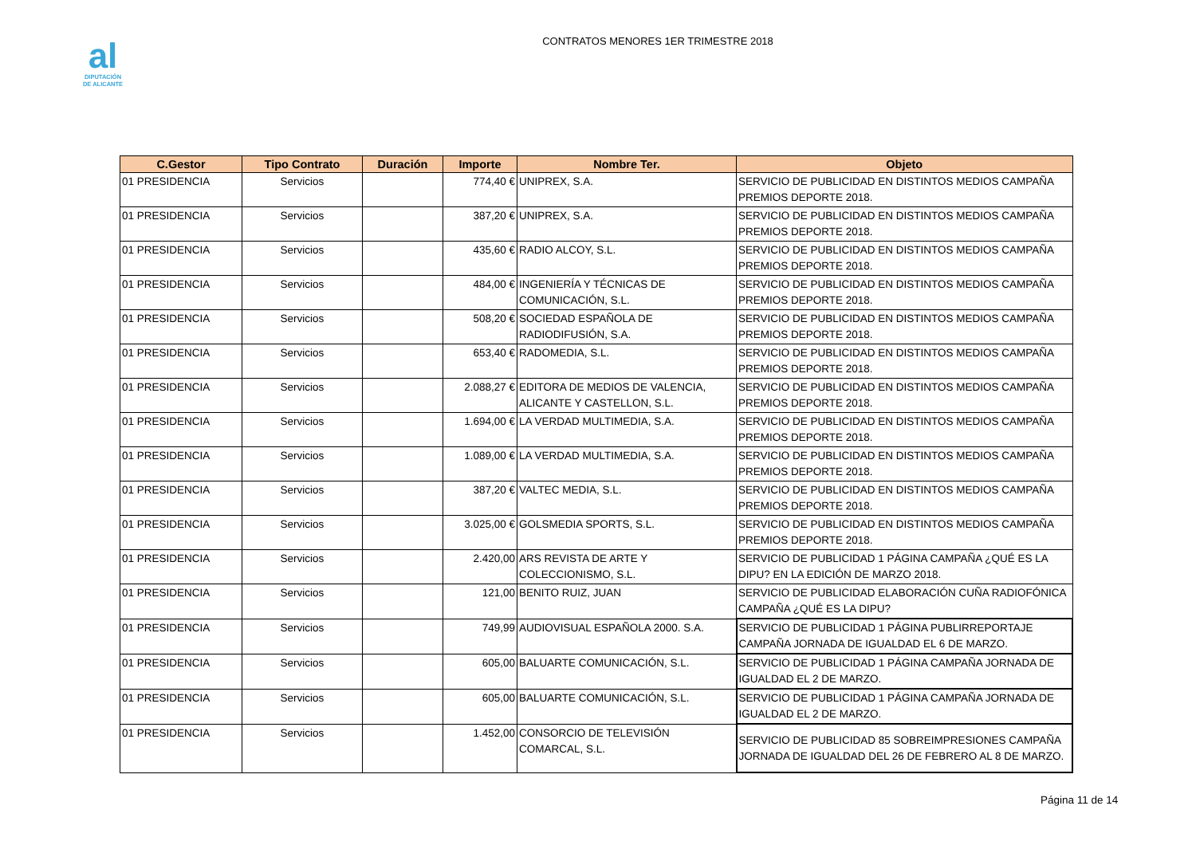al
DIPUTACIÓN
DE ALICANTE
CONTRATOS MENORES 1ER TRIMESTRE 2018
| C.Gestor | Tipo Contrato | Duración | Importe | Nombre Ter. | Objeto |
| --- | --- | --- | --- | --- | --- |
| 01 PRESIDENCIA | Servicios | | 774,40 € | UNIPREX, S.A. | SERVICIO DE PUBLICIDAD EN DISTINTOS MEDIOS CAMPAÑA PREMIOS DEPORTE 2018. |
| 01 PRESIDENCIA | Servicios | | 387,20 € | UNIPREX, S.A. | SERVICIO DE PUBLICIDAD EN DISTINTOS MEDIOS CAMPAÑA PREMIOS DEPORTE 2018. |
| 01 PRESIDENCIA | Servicios | | 435,60 € | RADIO ALCOY, S.L. | SERVICIO DE PUBLICIDAD EN DISTINTOS MEDIOS CAMPAÑA PREMIOS DEPORTE 2018. |
| 01 PRESIDENCIA | Servicios | | 484,00 € | INGENIERÍA Y TÉCNICAS DE COMUNICACIÓN, S.L. | SERVICIO DE PUBLICIDAD EN DISTINTOS MEDIOS CAMPAÑA PREMIOS DEPORTE 2018. |
| 01 PRESIDENCIA | Servicios | | 508,20 € | SOCIEDAD ESPAÑOLA DE RADIODIFUSIÓN, S.A. | SERVICIO DE PUBLICIDAD EN DISTINTOS MEDIOS CAMPAÑA PREMIOS DEPORTE 2018. |
| 01 PRESIDENCIA | Servicios | | 653,40 € | RADOMEDIA, S.L. | SERVICIO DE PUBLICIDAD EN DISTINTOS MEDIOS CAMPAÑA PREMIOS DEPORTE 2018. |
| 01 PRESIDENCIA | Servicios | | 2.088,27 € | EDITORA DE MEDIOS DE VALENCIA, ALICANTE Y CASTELLON, S.L. | SERVICIO DE PUBLICIDAD EN DISTINTOS MEDIOS CAMPAÑA PREMIOS DEPORTE 2018. |
| 01 PRESIDENCIA | Servicios | | 1.694,00 € | LA VERDAD MULTIMEDIA, S.A. | SERVICIO DE PUBLICIDAD EN DISTINTOS MEDIOS CAMPAÑA PREMIOS DEPORTE 2018. |
| 01 PRESIDENCIA | Servicios | | 1.089,00 € | LA VERDAD MULTIMEDIA, S.A. | SERVICIO DE PUBLICIDAD EN DISTINTOS MEDIOS CAMPAÑA PREMIOS DEPORTE 2018. |
| 01 PRESIDENCIA | Servicios | | 387,20 € | VALTEC MEDIA, S.L. | SERVICIO DE PUBLICIDAD EN DISTINTOS MEDIOS CAMPAÑA PREMIOS DEPORTE 2018. |
| 01 PRESIDENCIA | Servicios | | 3.025,00 € | GOLSMEDIA SPORTS, S.L. | SERVICIO DE PUBLICIDAD EN DISTINTOS MEDIOS CAMPAÑA PREMIOS DEPORTE 2018. |
| 01 PRESIDENCIA | Servicios | | 2.420,00 | ARS REVISTA DE ARTE Y COLECCIONISMO, S.L. | SERVICIO DE PUBLICIDAD 1 PÁGINA CAMPAÑA ¿QUÉ ES LA DIPU? EN LA EDICIÓN DE MARZO 2018. |
| 01 PRESIDENCIA | Servicios | | 121,00 | BENITO RUIZ, JUAN | SERVICIO DE PUBLICIDAD ELABORACIÓN CUÑA RADIOFÓNICA CAMPAÑA ¿QUÉ ES LA DIPU? |
| 01 PRESIDENCIA | Servicios | | 749,99 | AUDIOVISUAL ESPAÑOLA 2000. S.A. | SERVICIO DE PUBLICIDAD 1 PÁGINA PUBLIRREPORTAJE CAMPAÑA JORNADA DE IGUALDAD EL 6 DE MARZO. |
| 01 PRESIDENCIA | Servicios | | 605,00 | BALUARTE COMUNICACIÓN, S.L. | SERVICIO DE PUBLICIDAD 1 PÁGINA CAMPAÑA JORNADA DE IGUALDAD EL 2 DE MARZO. |
| 01 PRESIDENCIA | Servicios | | 605,00 | BALUARTE COMUNICACIÓN, S.L. | SERVICIO DE PUBLICIDAD 1 PÁGINA CAMPAÑA JORNADA DE IGUALDAD EL 2 DE MARZO. |
| 01 PRESIDENCIA | Servicios | | 1.452,00 | CONSORCIO DE TELEVISIÓN COMARCAL, S.L. | SERVICIO DE PUBLICIDAD 85 SOBREIMPRESIONES CAMPAÑA JORNADA DE IGUALDAD DEL 26 DE FEBRERO AL 8 DE MARZO. |
Página 11 de 14